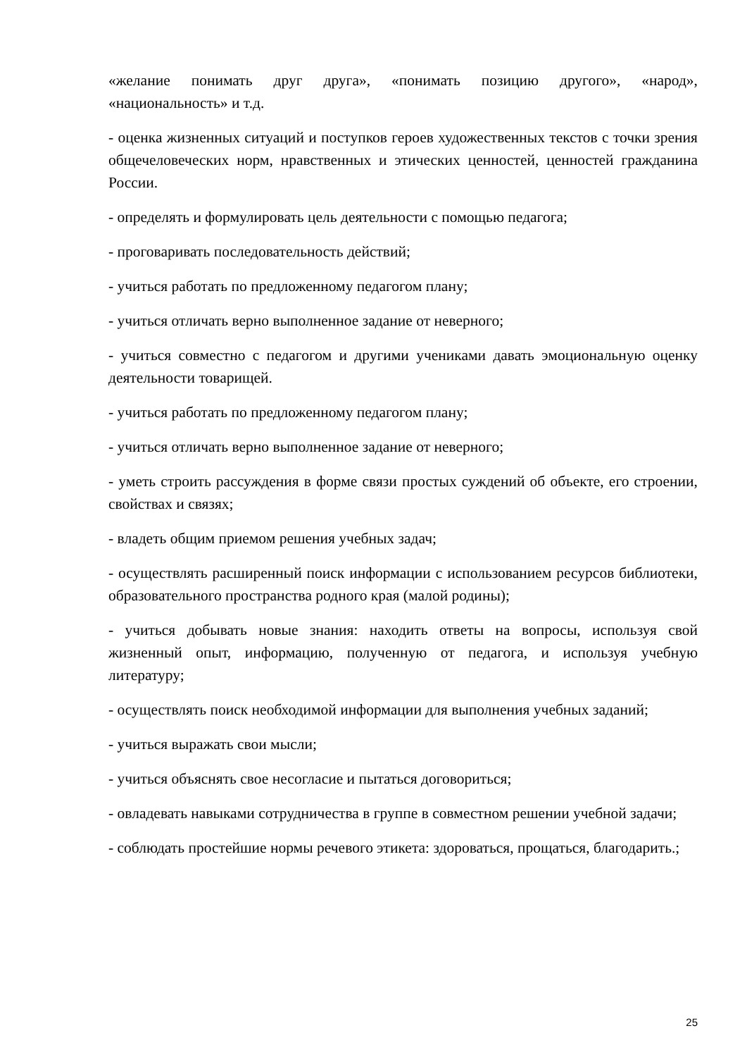«желание понимать друг друга», «понимать позицию другого», «народ», «национальность» и т.д.
- оценка жизненных ситуаций и поступков героев художественных текстов с точки зрения общечеловеческих норм, нравственных и этических ценностей, ценностей гражданина России.
- определять и формулировать цель деятельности с помощью педагога;
- проговаривать последовательность действий;
- учиться работать по предложенному педагогом плану;
- учиться отличать верно выполненное задание от неверного;
- учиться совместно с педагогом и другими учениками давать эмоциональную оценку деятельности товарищей.
- учиться работать по предложенному педагогом плану;
- учиться отличать верно выполненное задание от неверного;
- уметь строить рассуждения в форме связи простых суждений об объекте, его строении, свойствах и связях;
- владеть общим приемом решения учебных задач;
- осуществлять расширенный поиск информации с использованием ресурсов библиотеки, образовательного пространства родного края (малой родины);
- учиться добывать новые знания: находить ответы на вопросы, используя свой жизненный опыт, информацию, полученную от педагога, и используя учебную литературу;
- осуществлять поиск необходимой информации для выполнения учебных заданий;
- учиться выражать свои мысли;
- учиться объяснять свое несогласие и пытаться договориться;
- овладевать навыками сотрудничества в группе в совместном решении учебной задачи;
- соблюдать простейшие нормы речевого этикета: здороваться, прощаться, благодарить.;
25